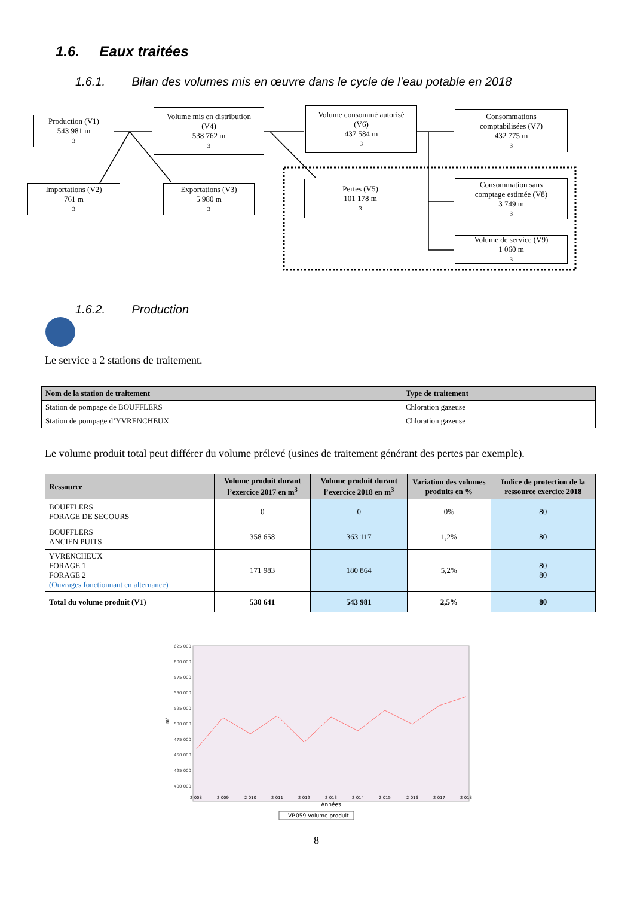1.6. Eaux traitées
1.6.1. Bilan des volumes mis en œuvre dans le cycle de l’eau potable en 2018
Production (V1)
543 981 m<sup>3</sup>
Importations (V2)
761 m<sup>3</sup>
Volume mis en distribution
(V4)
538 762 m<sup>3</sup>
Exportations (V3)
5 980 m<sup>3</sup>
Volume consommé autorisé
(V6)
437 584 m<sup>3</sup>
Pertes (V5)
101 178 m<sup>3</sup>
Consommations
comptabilisées (V7)
432 775 m<sup>3</sup>
Consommation sans
comptage estimée (V8)
3 749 m<sup>3</sup>
Volume de service (V9)
1 060 m<sup>3</sup>
1.6.2. Production
Le service a 2 stations de traitement.
| Nom de la station de traitement | Type de traitement |
| --- | --- |
| Station de pompage de BOUFFLERS | Chloration gazeuse |
| Station de pompage d’YVRENCHEUX | Chloration gazeuse |
Le volume produit total peut différer du volume prélevé (usines de traitement générant des pertes par exemple).
| Ressource | Volume produit durant l’exercice 2017 en m<sup>3</sup> | Volume produit durant l’exercice 2018 en m<sup>3</sup> | Variation des volumes produits en % | Indice de protection de la ressource exercice 2018 |
| --- | --- | --- | --- | --- |
| BOUFFLERS FORAGE DE SECOURS | 0 | 0 | 0% | 80 |
| BOUFFLERS ANCIEN PUITS | 358 658 | 363 117 | 1,2% | 80 |
| YVRENCHEUX FORAGE 1 FORAGE 2 (Ouvrages fonctionnant en alternance) | 171 983 | 180 864 | 5,2% | 80 80 |
| Total du volume produit (V1) | 530 641 | 543 981 | 2,5% | 80 |
625 000
600 000
575 000
550 000
525 000
500 000
475 000
450 000
425 000
400 000
m³
2 008
2 009
2 010
2 011
2 012
2 013
2 014
2 015
2 016
2 017
2 018
Années
VP.059 Volume produit
8